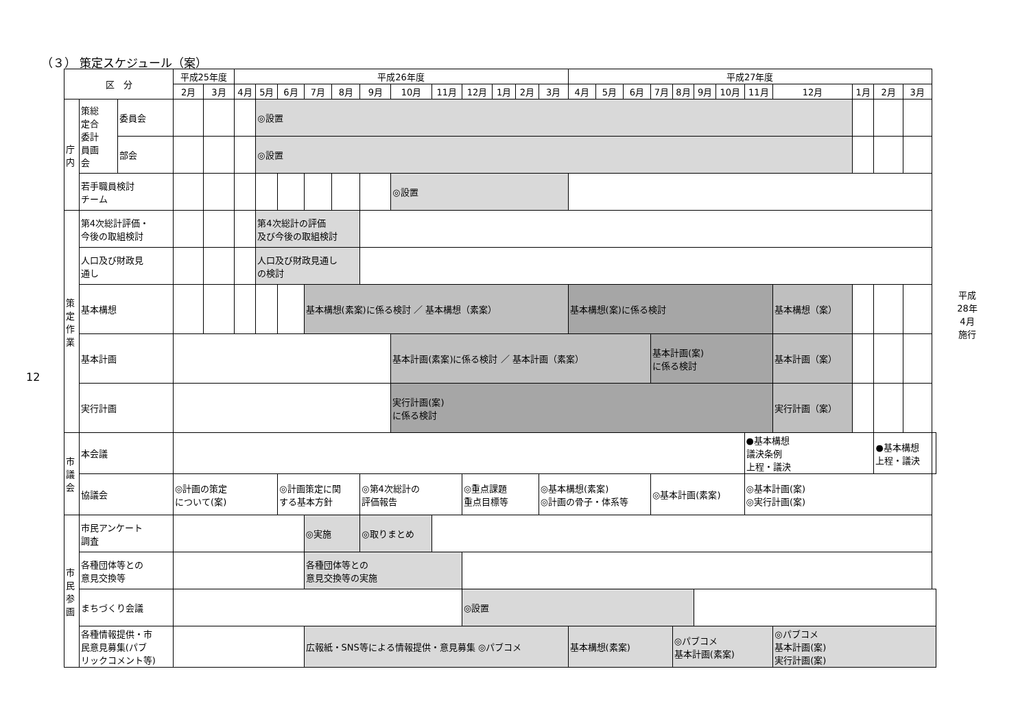（３） 策定スケジュール（案）
12
| 区 分 | | | 平成25年度 | | 平成26年度 | | | | | | | | | | | | 平成27年度 | | | | | | | | | | | | |
| --- | --- | --- | --- | --- | --- | --- | --- | --- | --- | --- | --- | --- | --- | --- | --- | --- | --- | --- | --- | --- | --- | --- | --- | --- | --- | --- | --- | --- | --- |
| | | | 2月 | 3月 | 4月 | 5月 | 6月 | 7月 | 8月 | 9月 | 10月 | 11月 | 12月 | 1月 | 2月 | 3月 | 4月 | 5月 | 6月 | 7月 | 8月 | 9月 | 10月 | 11月 | 12月 | 1月 | 2月 | 3月 | |
| 庁 内 | 策総 定合 委計 員画 会 | 委員会 | | | | ◎設置 | | | | | | | | | | | | | | | | | | | | | | | |
| | | 部会 | | | | ◎設置 | | | | | | | | | | | | | | | | | | | | | | | |
| | 若手職員検討 チーム | | | | | | | | | | ◎設置 | | | | | | | | | | | | | | | | | | |
| 策 定 作 業 | 第4次総計評価・ 今後の取組検討 | | | | | 第4次総計の評価 及び今後の取組検討 | | | | | | | | | | | | | | | | | | | | | | | |
| | 人口及び財政見 通し | | | | | 人口及び財政見通し の検討 | | | | | | | | | | | | | | | | | | | | | | | |
| | 基本構想 | | | | | | | 基本構想(素案)に係る検討 ／ 基本構想（素案） | | | | | | | | | 基本構想(案)に係る検討 | | | | | | | | 基本構想（案） | | | | |
| | 基本計画 | | | | | | | | | | 基本計画(素案)に係る検討 ／ 基本計画（素案） | | | | | | | | | 基本計画(案) に係る検討 | | | | | 基本計画（案） | | | | |
| | 実行計画 | | | | | | | | | | 実行計画(案) に係る検討 | | | | | | | | | | | | | | 実行計画（案） | | | | |
| 市 議 会 | 本会議 | | | | | | | | | | | | | | | | | | | | | | | ●基本構想 議決条例 上程・議決 | | | ●基本構想 上程・議決 | | |
| | 協議会 | | ◎計画の策定 について(案) | | | | ◎計画策定に関 する基本方針 | | | ◎第4次総計の 評価報告 | | | ◎重点課題 重点目標等 | | | ◎基本構想(素案) ◎計画の骨子・体系等 | | | | ◎基本計画(素案) | | | | ◎基本計画(案) ◎実行計画(案) | | | | | |
| 市 民 参 画 | 市民アンケート 調査 | | | | | | | ◎実施 | | ◎取りまとめ | | | | | | | | | | | | | | | | | | | |
| | 各種団体等との 意見交換等 | | | | | | | 各種団体等との 意見交換等の実施 | | | | | | | | | | | | | | | | | | | | | |
| | まちづくり会議 | | | | | | | | | | | | ◎設置 | | | | | | | | | | | | | | | | |
| | 各種情報提供・市 民意見募集(パブ リックコメント等) | | | | | | | 広報紙・SNS等による情報提供・意見募集 ◎パブコメ | | | | | | | | | 基本構想(素案) | | | | ◎パブコメ 基本計画(素案) | | | | ◎パブコメ 基本計画(案) 実行計画(案) | | | | |
平成
28年
4月
施行